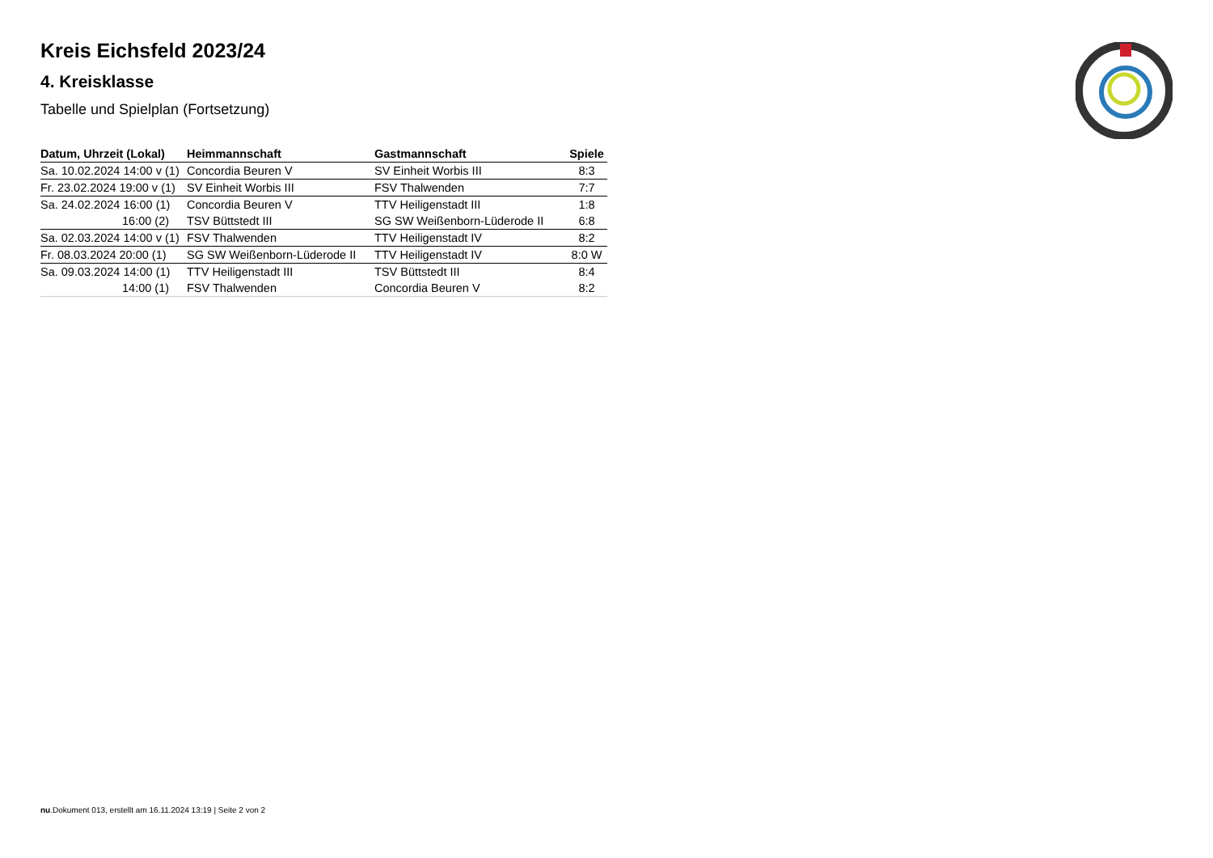Kreis Eichsfeld 2023/24
4. Kreisklasse
Tabelle und Spielplan (Fortsetzung)
| Datum, Uhrzeit (Lokal) | Heimmannschaft | Gastmannschaft | Spiele |
| --- | --- | --- | --- |
| Sa. 10.02.2024 14:00 v (1) | Concordia Beuren V | SV Einheit Worbis III | 8:3 |
| Fr. 23.02.2024 19:00 v (1) | SV Einheit Worbis III | FSV Thalwenden | 7:7 |
| Sa. 24.02.2024 16:00 (1) | Concordia Beuren V | TTV Heiligenstadt III | 1:8 |
| 16:00 (2) | TSV Büttstedt III | SG SW Weißenborn-Lüderode II | 6:8 |
| Sa. 02.03.2024 14:00 v (1) | FSV Thalwenden | TTV Heiligenstadt IV | 8:2 |
| Fr. 08.03.2024 20:00 (1) | SG SW Weißenborn-Lüderode II | TTV Heiligenstadt IV | 8:0 W |
| Sa. 09.03.2024 14:00 (1) | TTV Heiligenstadt III | TSV Büttstedt III | 8:4 |
| 14:00 (1) | FSV Thalwenden | Concordia Beuren V | 8:2 |
nu.Dokument 013, erstellt am 16.11.2024 13:19 | Seite 2 von 2